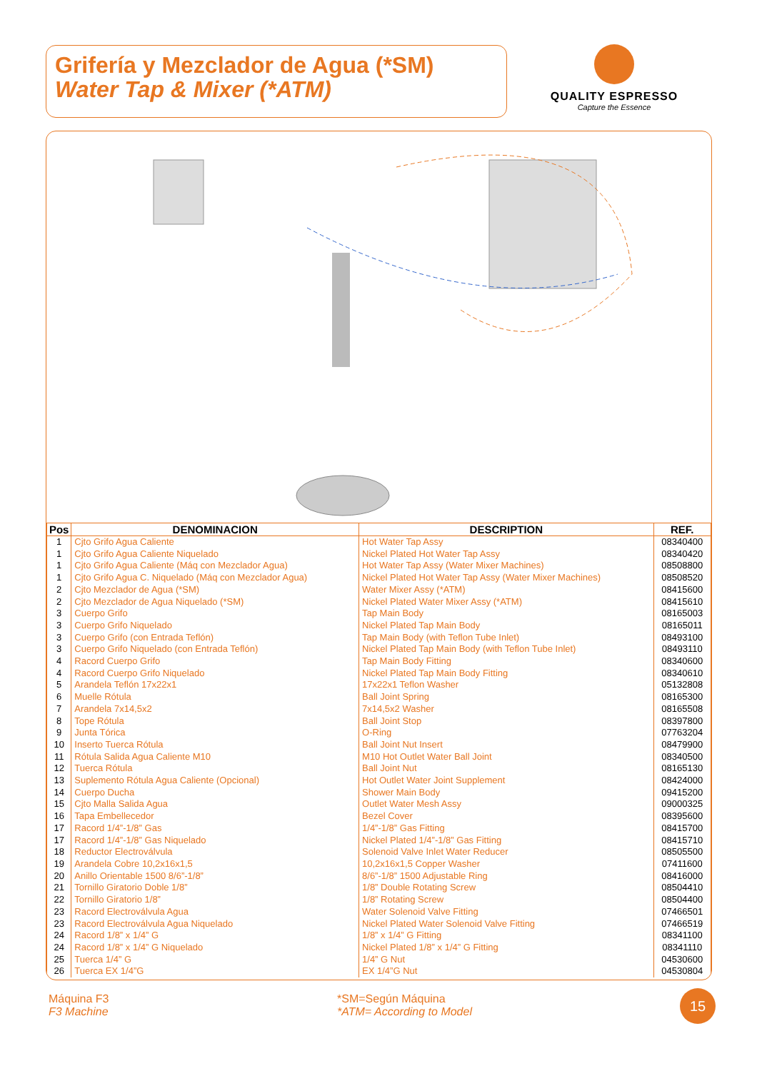Grifería y Mezclador de Agua (*SM)
Water Tap & Mixer (*ATM)
QUALITY ESPRESSO
Capture the Essence
| Pos | DENOMINACION | DESCRIPTION | REF. |
| --- | --- | --- | --- |
| 1 | Cjto Grifo Agua Caliente | Hot Water Tap Assy | 08340400 |
| 1 | Cjto Grifo Agua Caliente Niquelado | Nickel Plated Hot Water Tap Assy | 08340420 |
| 1 | Cjto Grifo Agua Caliente (Máq con Mezclador Agua) | Hot Water Tap Assy (Water Mixer Machines) | 08508800 |
| 1 | Cjto Grifo Agua C. Niquelado (Máq con Mezclador Agua) | Nickel Plated Hot Water Tap Assy (Water Mixer Machines) | 08508520 |
| 2 | Cjto Mezclador de Agua (*SM) | Water Mixer Assy (*ATM) | 08415600 |
| 2 | Cjto Mezclador de Agua Niquelado (*SM) | Nickel Plated Water Mixer Assy (*ATM) | 08415610 |
| 3 | Cuerpo Grifo | Tap Main Body | 08165003 |
| 3 | Cuerpo Grifo Niquelado | Nickel Plated Tap Main Body | 08165011 |
| 3 | Cuerpo Grifo (con Entrada Teflón) | Tap Main Body (with Teflon Tube Inlet) | 08493100 |
| 3 | Cuerpo Grifo Niquelado (con Entrada Teflón) | Nickel Plated Tap Main Body (with Teflon Tube Inlet) | 08493110 |
| 4 | Racord Cuerpo Grifo | Tap Main Body Fitting | 08340600 |
| 4 | Racord Cuerpo Grifo Niquelado | Nickel Plated Tap Main Body Fitting | 08340610 |
| 5 | Arandela Teflón 17x22x1 | 17x22x1 Teflon Washer | 05132808 |
| 6 | Muelle Rótula | Ball Joint Spring | 08165300 |
| 7 | Arandela 7x14,5x2 | 7x14,5x2 Washer | 08165508 |
| 8 | Tope Rótula | Ball Joint Stop | 08397800 |
| 9 | Junta Tórica | O-Ring | 07763204 |
| 10 | Inserto Tuerca Rótula | Ball Joint Nut Insert | 08479900 |
| 11 | Rótula Salida Agua Caliente M10 | M10 Hot Outlet Water Ball Joint | 08340500 |
| 12 | Tuerca Rótula | Ball Joint Nut | 08165130 |
| 13 | Suplemento Rótula Agua Caliente (Opcional) | Hot Outlet Water Joint Supplement | 08424000 |
| 14 | Cuerpo Ducha | Shower Main Body | 09415200 |
| 15 | Cjto Malla Salida Agua | Outlet Water Mesh Assy | 09000325 |
| 16 | Tapa Embellecedor | Bezel Cover | 08395600 |
| 17 | Racord 1/4”-1/8” Gas | 1/4”-1/8” Gas Fitting | 08415700 |
| 17 | Racord 1/4”-1/8” Gas Niquelado | Nickel Plated 1/4”-1/8” Gas Fitting | 08415710 |
| 18 | Reductor Electroválvula | Solenoid Valve Inlet Water Reducer | 08505500 |
| 19 | Arandela Cobre 10,2x16x1,5 | 10,2x16x1,5 Copper Washer | 07411600 |
| 20 | Anillo Orientable 1500 8/6”-1/8” | 8/6”-1/8” 1500 Adjustable Ring | 08416000 |
| 21 | Tornillo Giratorio Doble 1/8” | 1/8” Double Rotating Screw | 08504410 |
| 22 | Tornillo Giratorio 1/8” | 1/8” Rotating Screw | 08504400 |
| 23 | Racord Electroválvula Agua | Water Solenoid Valve Fitting | 07466501 |
| 23 | Racord Electroválvula Agua Niquelado | Nickel Plated Water Solenoid Valve Fitting | 07466519 |
| 24 | Racord 1/8” x 1/4” G | 1/8” x 1/4” G Fitting | 08341100 |
| 24 | Racord 1/8” x 1/4” G Niquelado | Nickel Plated 1/8” x 1/4” G Fitting | 08341110 |
| 25 | Tuerca 1/4” G | 1/4” G Nut | 04530600 |
| 26 | Tuerca EX 1/4”G | EX 1/4”G Nut | 04530804 |
Máquina F3
F3 Machine
*SM=Según Máquina
*ATM= According to Model
15